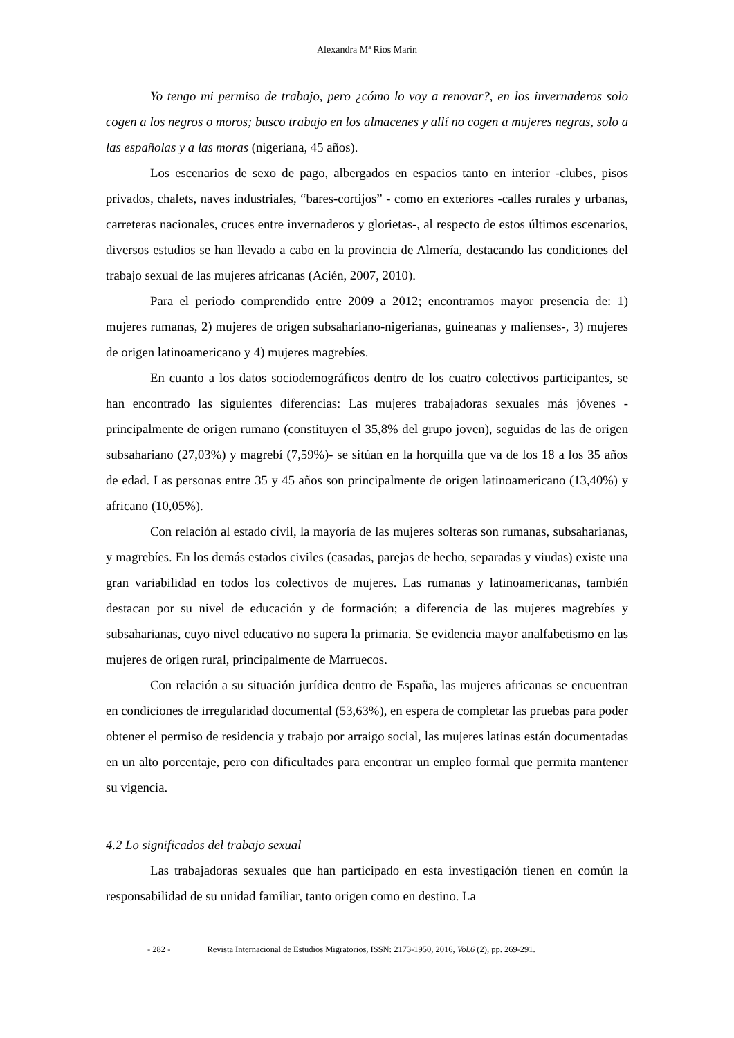Alexandra Mª Ríos Marín
Yo tengo mi permiso de trabajo, pero ¿cómo lo voy a renovar?, en los invernaderos solo cogen a los negros o moros; busco trabajo en los almacenes y allí no cogen a mujeres negras, solo a las españolas y a las moras (nigeriana, 45 años).
Los escenarios de sexo de pago, albergados en espacios tanto en interior -clubes, pisos privados, chalets, naves industriales, “bares-cortijos” - como en exteriores -calles rurales y urbanas, carreteras nacionales, cruces entre invernaderos y glorietas-, al respecto de estos últimos escenarios, diversos estudios se han llevado a cabo en la provincia de Almería, destacando las condiciones del trabajo sexual de las mujeres africanas (Acién, 2007, 2010).
Para el periodo comprendido entre 2009 a 2012; encontramos mayor presencia de: 1) mujeres rumanas, 2) mujeres de origen subsahariano-nigerianas, guineanas y malienses-, 3) mujeres de origen latinoamericano y 4) mujeres magrebíes.
En cuanto a los datos sociodemográficos dentro de los cuatro colectivos participantes, se han encontrado las siguientes diferencias: Las mujeres trabajadoras sexuales más jóvenes -principalmente de origen rumano (constituyen el 35,8% del grupo joven), seguidas de las de origen subsahariano (27,03%) y magrebí (7,59%)- se sitúan en la horquilla que va de los 18 a los 35 años de edad. Las personas entre 35 y 45 años son principalmente de origen latinoamericano (13,40%) y africano (10,05%).
Con relación al estado civil, la mayoría de las mujeres solteras son rumanas, subsaharianas, y magrebíes. En los demás estados civiles (casadas, parejas de hecho, separadas y viudas) existe una gran variabilidad en todos los colectivos de mujeres. Las rumanas y latinoamericanas, también destacan por su nivel de educación y de formación; a diferencia de las mujeres magrebíes y subsaharianas, cuyo nivel educativo no supera la primaria. Se evidencia mayor analfabetismo en las mujeres de origen rural, principalmente de Marruecos.
Con relación a su situación jurídica dentro de España, las mujeres africanas se encuentran en condiciones de irregularidad documental (53,63%), en espera de completar las pruebas para poder obtener el permiso de residencia y trabajo por arraigo social, las mujeres latinas están documentadas en un alto porcentaje, pero con dificultades para encontrar un empleo formal que permita mantener su vigencia.
4.2 Lo significados del trabajo sexual
Las trabajadoras sexuales que han participado en esta investigación tienen en común la responsabilidad de su unidad familiar, tanto origen como en destino. La
- 282 - Revista Internacional de Estudios Migratorios, ISSN: 2173-1950, 2016, Vol.6 (2), pp. 269-291.